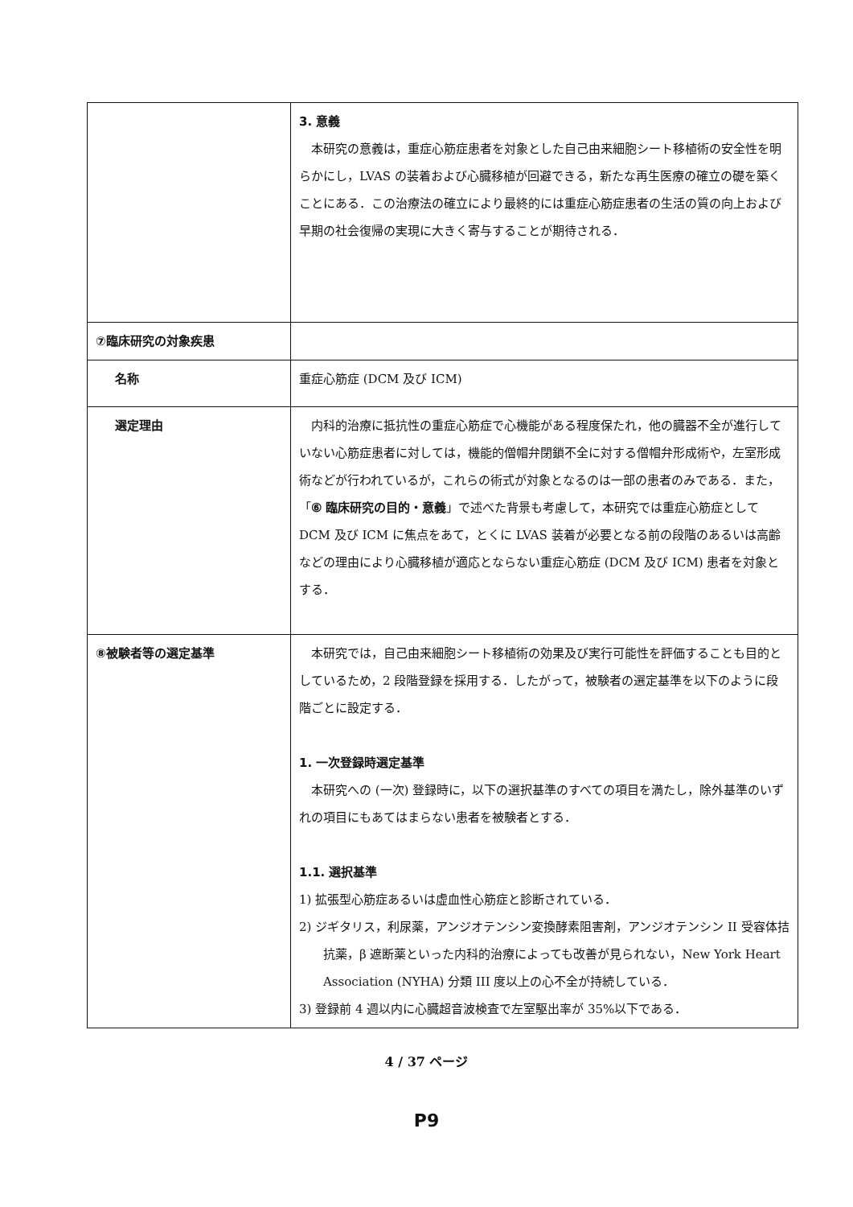| | 3. 意義 本研究の意義は，重症心筋症患者を対象とした自己由来細胞シート移植術の安全性を明らかにし，LVAS の装着および心臓移植が回避できる，新たな再生医療の確立の礎を築くことにある．この治療法の確立により最終的には重症心筋症患者の生活の質の向上および早期の社会復帰の実現に大きく寄与することが期待される． |
| ⑦臨床研究の対象疾患 | |
| 名称 | 重症心筋症 (DCM 及び ICM) |
| 選定理由 | 内科的治療に抵抗性の重症心筋症で心機能がある程度保たれ，他の臓器不全が進行していない心筋症患者に対しては，機能的僧帽弁閉鎖不全に対する僧帽弁形成術や，左室形成術などが行われているが，これらの術式が対象となるのは一部の患者のみである．また，「 ⑥ 臨床研究の目的・意義 」で述べた背景も考慮して，本研究では重症心筋症として DCM 及び ICM に焦点をあて，とくに LVAS 装着が必要となる前の段階のあるいは高齢などの理由により心臓移植が適応とならない重症心筋症 (DCM 及び ICM) 患者を対象とする． |
| ⑧被験者等の選定基準 | 本研究では，自己由来細胞シート移植術の効果及び実行可能性を評価することも目的としているため，2 段階登録を採用する．したがって，被験者の選定基準を以下のように段階ごとに設定する． 1. 一次登録時選定基準 本研究への (一次) 登録時に，以下の選択基準のすべての項目を満たし，除外基準のいずれの項目にもあてはまらない患者を被験者とする． 1.1. 選択基準 1) 拡張型心筋症あるいは虚血性心筋症と診断されている． 2) ジギタリス，利尿薬，アンジオテンシン変換酵素阻害剤，アンジオテンシン II 受容体拮抗薬，β 遮断薬といった内科的治療によっても改善が見られない，New York Heart Association (NYHA) 分類 III 度以上の心不全が持続している． 3) 登録前 4 週以内に心臓超音波検査で左室駆出率が 35%以下である． |
4 / 37 ページ
P9